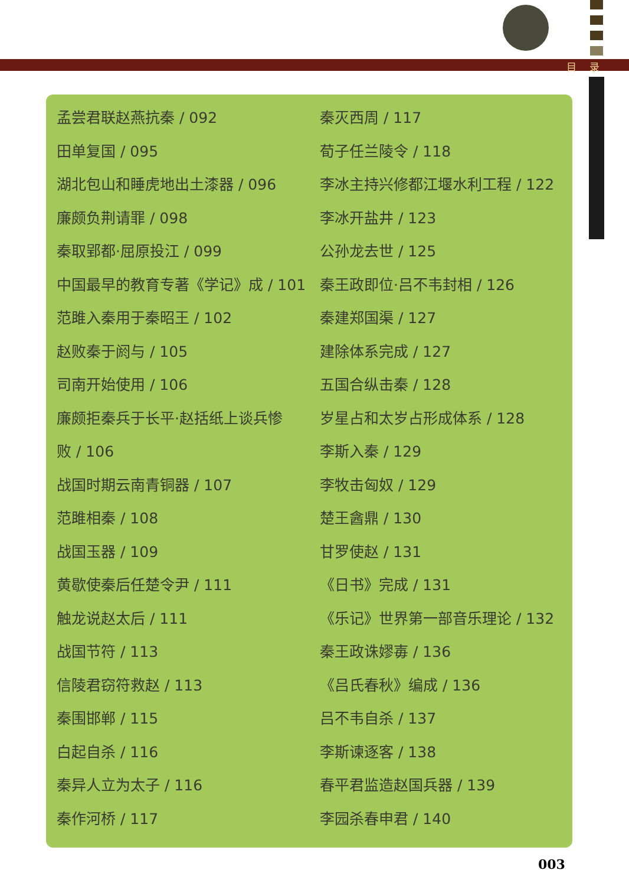目录
孟尝君联赵燕抗秦 / 092
田单复国 / 095
湖北包山和睡虎地出土漆器 / 096
廉颇负荆请罪 / 098
秦取郢都·屈原投江 / 099
中国最早的教育专著《学记》成 / 101
范雎入秦用于秦昭王 / 102
赵败秦于阏与 / 105
司南开始使用 / 106
廉颇拒秦兵于长平·赵括纸上谈兵惨
败 / 106
战国时期云南青铜器 / 107
范雎相秦 / 108
战国玉器 / 109
黄歇使秦后任楚令尹 / 111
触龙说赵太后 / 111
战国节符 / 113
信陵君窃符救赵 / 113
秦围邯郸 / 115
白起自杀 / 116
秦异人立为太子 / 116
秦作河桥 / 117
秦灭西周 / 117
荀子任兰陵令 / 118
李冰主持兴修都江堰水利工程 / 122
李冰开盐井 / 123
公孙龙去世 / 125
秦王政即位·吕不韦封相 / 126
秦建郑国渠 / 127
建除体系完成 / 127
五国合纵击秦 / 128
岁星占和太岁占形成体系 / 128
李斯入秦 / 129
李牧击匈奴 / 129
楚王酓鼎 / 130
甘罗使赵 / 131
《日书》完成 / 131
《乐记》世界第一部音乐理论 / 132
秦王政诛嫪毐 / 136
《吕氏春秋》编成 / 136
吕不韦自杀 / 137
李斯谏逐客 / 138
春平君监造赵国兵器 / 139
李园杀春申君 / 140
003